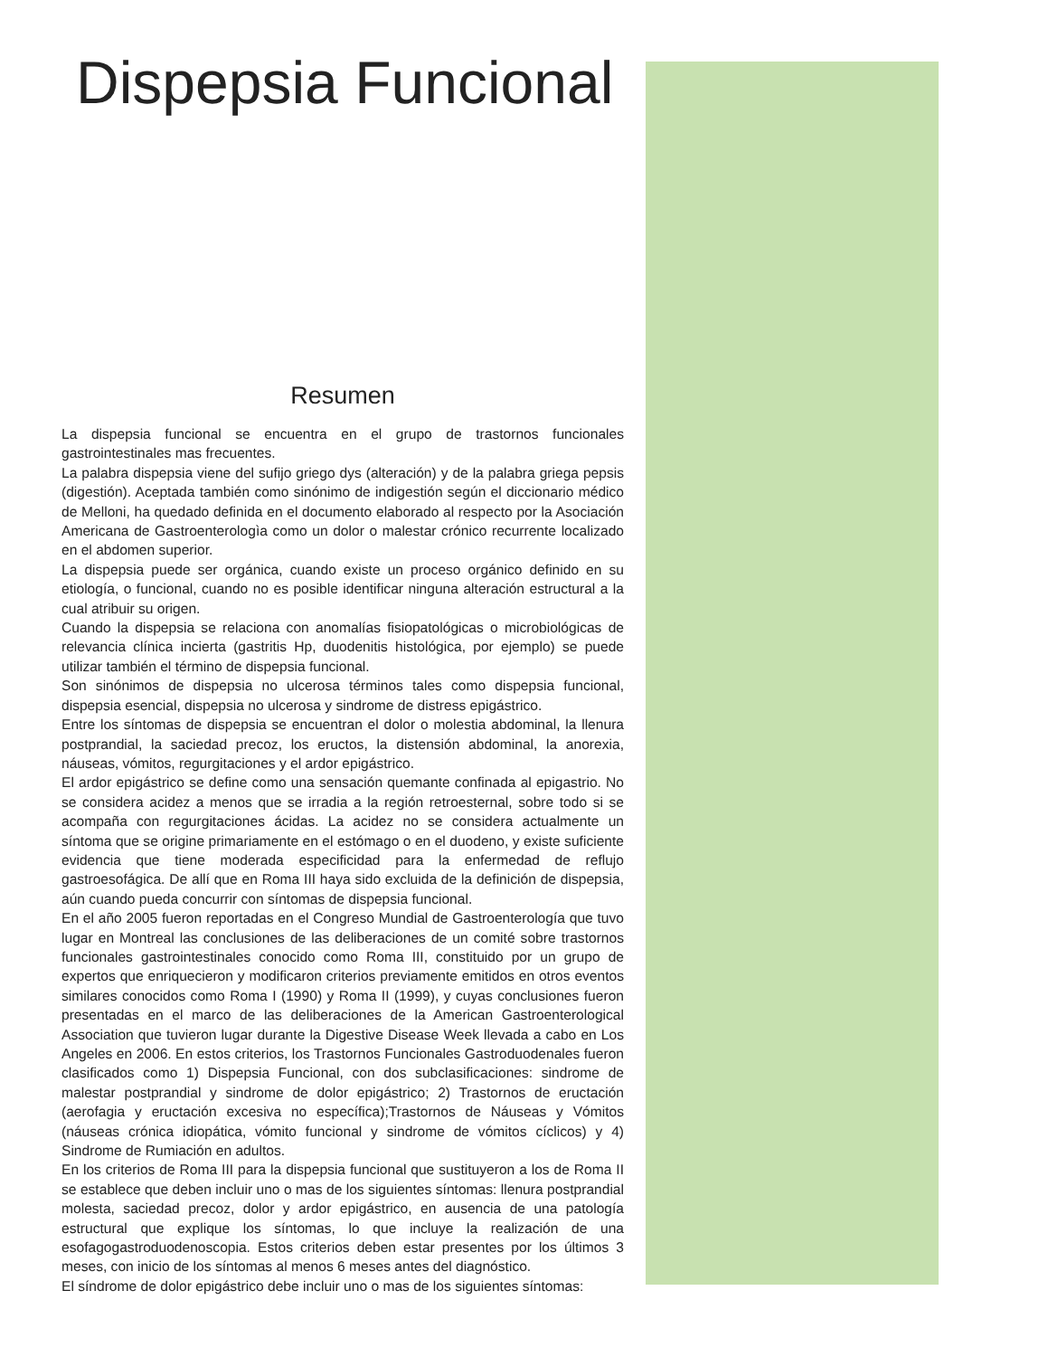Dispepsia Funcional
Resumen
La dispepsia funcional se encuentra en el grupo de trastornos funcionales gastrointestinales mas frecuentes.
La palabra dispepsia viene del sufijo griego dys (alteración) y de la palabra griega pepsis (digestión). Aceptada también como sinónimo de indigestión según el diccionario médico de Melloni, ha quedado definida en el documento elaborado al respecto por la Asociación Americana de Gastroenterologìa como un dolor o malestar crónico recurrente localizado en el abdomen superior.
La dispepsia puede ser orgánica, cuando existe un proceso orgánico definido en su etiología, o funcional, cuando no es posible identificar ninguna alteración estructural a la cual atribuir su origen.
Cuando la dispepsia se relaciona con anomalías fisiopatológicas o microbiológicas de relevancia clínica incierta (gastritis Hp, duodenitis histológica, por ejemplo) se puede utilizar también el término de dispepsia funcional.
Son sinónimos de dispepsia no ulcerosa términos tales como dispepsia funcional, dispepsia esencial, dispepsia no ulcerosa y sindrome de distress epigástrico.
Entre los síntomas de dispepsia se encuentran el dolor o molestia abdominal, la llenura postprandial, la saciedad precoz, los eructos, la distensión abdominal, la anorexia, náuseas, vómitos, regurgitaciones y el ardor epigástrico.
El ardor epigástrico se define como una sensación quemante confinada al epigastrio. No se considera acidez a menos que se irradia a la región retroesternal, sobre todo si se acompaña con regurgitaciones ácidas. La acidez no se considera actualmente un síntoma que se origine primariamente en el estómago o en el duodeno, y existe suficiente evidencia que tiene moderada especificidad para la enfermedad de reflujo gastroesofágica. De allí que en Roma III haya sido excluida de la definición de dispepsia, aún cuando pueda concurrir con síntomas de dispepsia funcional.
En el año 2005 fueron reportadas en el Congreso Mundial de Gastroenterología que tuvo lugar en Montreal las conclusiones de las deliberaciones de un comité sobre trastornos funcionales gastrointestinales conocido como Roma III, constituido por un grupo de expertos que enriquecieron y modificaron criterios previamente emitidos en otros eventos similares conocidos como Roma I (1990) y Roma II (1999), y cuyas conclusiones fueron presentadas en el marco de las deliberaciones de la American Gastroenterological Association que tuvieron lugar durante la Digestive Disease Week llevada a cabo en Los Angeles en 2006. En estos criterios, los Trastornos Funcionales Gastroduodenales fueron clasificados como 1) Dispepsia Funcional, con dos subclasificaciones: sindrome de malestar postprandial y sindrome de dolor epigástrico; 2) Trastornos de eructación (aerofagia y eructación excesiva no específica);Trastornos de Náuseas y Vómitos (náuseas crónica idiopática, vómito funcional y sindrome de vómitos cíclicos) y 4) Sindrome de Rumiación en adultos.
En los criterios de Roma III para la dispepsia funcional que sustituyeron a los de Roma II se establece que deben incluir uno o mas de los siguientes síntomas: llenura postprandial molesta, saciedad precoz, dolor y ardor epigástrico, en ausencia de una patología estructural que explique los síntomas, lo que incluye la realización de una esofagogastroduodenoscopia. Estos criterios deben estar presentes por los últimos 3 meses, con inicio de los síntomas al menos 6 meses antes del diagnóstico.
El síndrome de dolor epigástrico debe incluir uno o mas de los siguientes síntomas: